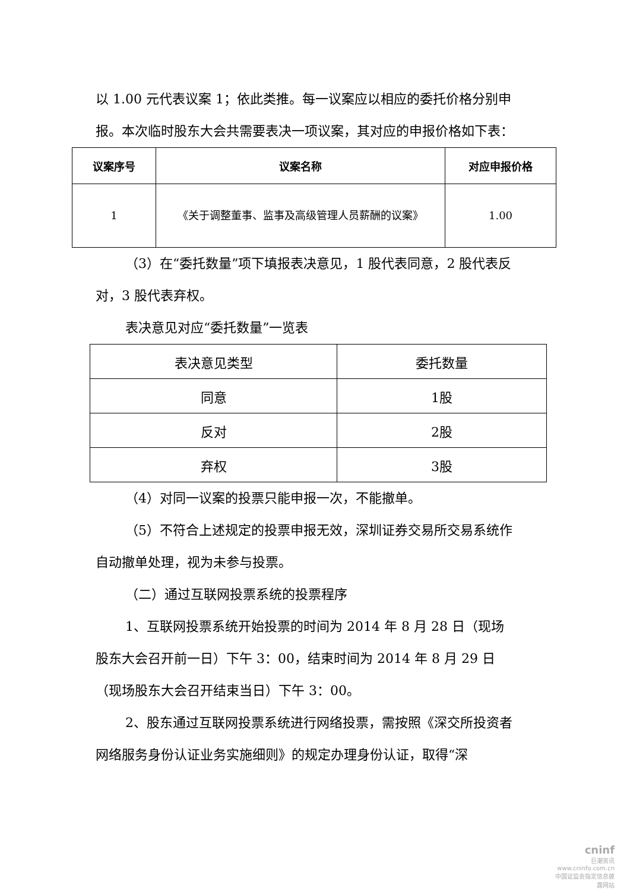以 1.00 元代表议案 1；依此类推。每一议案应以相应的委托价格分别申报。本次临时股东大会共需要表决一项议案，其对应的申报价格如下表：
| 议案序号 | 议案名称 | 对应申报价格 |
| --- | --- | --- |
| 1 | 《关于调整董事、监事及高级管理人员薪酬的议案》 | 1.00 |
（3）在“委托数量”项下填报表决意见，1 股代表同意，2 股代表反对，3 股代表弃权。
表决意见对应“委托数量”一览表
| 表决意见类型 | 委托数量 |
| 同意 | 1股 |
| 反对 | 2股 |
| 弃权 | 3股 |
（4）对同一议案的投票只能申报一次，不能撤单。
（5）不符合上述规定的投票申报无效，深圳证券交易所交易系统作自动撤单处理，视为未参与投票。
（二）通过互联网投票系统的投票程序
1、互联网投票系统开始投票的时间为 2014 年 8 月 28 日（现场股东大会召开前一日）下午 3：00，结束时间为 2014 年 8 月 29 日（现场股东大会召开结束当日）下午 3：00。
2、股东通过互联网投票系统进行网络投票，需按照《深交所投资者网络服务身份认证业务实施细则》的规定办理身份认证，取得“深
cninf
巨潮资讯
www.cninfo.com.cn
中国证监会指定信息披露网站